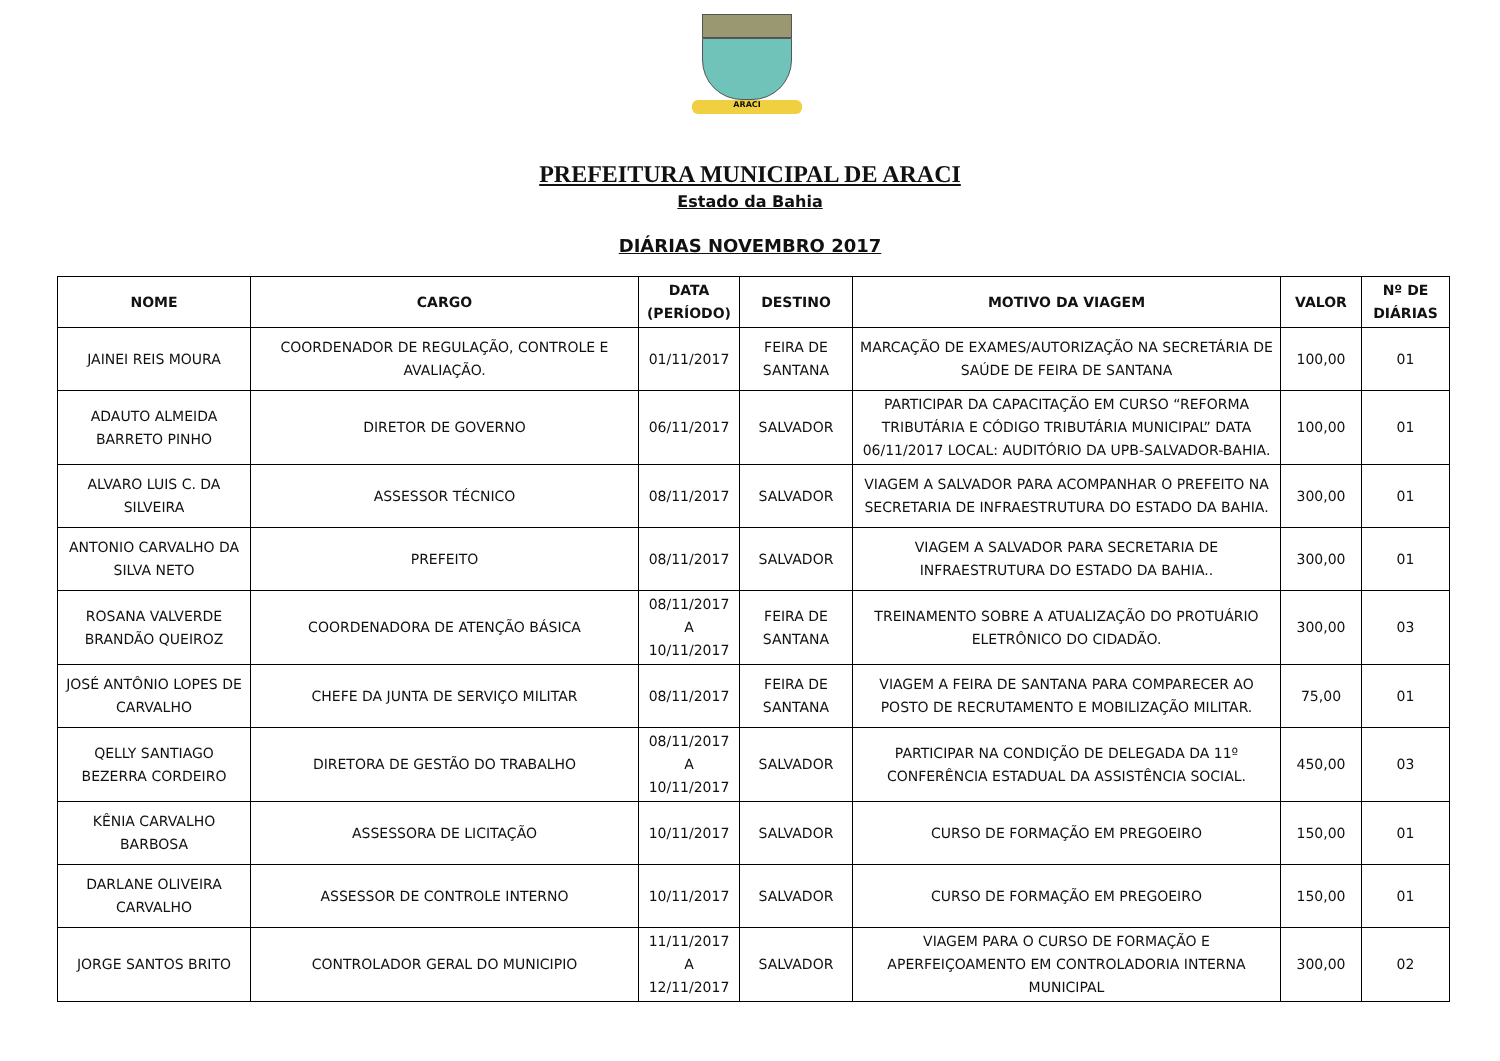ARACI
PREFEITURA MUNICIPAL DE ARACI
Estado da Bahia
DIÁRIAS NOVEMBRO 2017
| NOME | CARGO | DATA (PERÍODO) | DESTINO | MOTIVO DA VIAGEM | VALOR | Nº DE DIÁRIAS |
| --- | --- | --- | --- | --- | --- | --- |
| JAINEI REIS MOURA | COORDENADOR DE REGULAÇÃO, CONTROLE E AVALIAÇÃO. | 01/11/2017 | FEIRA DE SANTANA | MARCAÇÃO DE EXAMES/AUTORIZAÇÃO NA SECRETÁRIA DE SAÚDE DE FEIRA DE SANTANA | 100,00 | 01 |
| ADAUTO ALMEIDA BARRETO PINHO | DIRETOR DE GOVERNO | 06/11/2017 | SALVADOR | PARTICIPAR DA CAPACITAÇÃO EM CURSO “REFORMA TRIBUTÁRIA E CÓDIGO TRIBUTÁRIA MUNICIPAL” DATA 06/11/2017 LOCAL: AUDITÓRIO DA UPB-SALVADOR-BAHIA. | 100,00 | 01 |
| ALVARO LUIS C. DA SILVEIRA | ASSESSOR TÉCNICO | 08/11/2017 | SALVADOR | VIAGEM A SALVADOR PARA ACOMPANHAR O PREFEITO NA SECRETARIA DE INFRAESTRUTURA DO ESTADO DA BAHIA. | 300,00 | 01 |
| ANTONIO CARVALHO DA SILVA NETO | PREFEITO | 08/11/2017 | SALVADOR | VIAGEM A SALVADOR PARA SECRETARIA DE INFRAESTRUTURA DO ESTADO DA BAHIA.. | 300,00 | 01 |
| ROSANA VALVERDE BRANDÃO QUEIROZ | COORDENADORA DE ATENÇÃO BÁSICA | 08/11/2017 A 10/11/2017 | FEIRA DE SANTANA | TREINAMENTO SOBRE A ATUALIZAÇÃO DO PROTUÁRIO ELETRÔNICO DO CIDADÃO. | 300,00 | 03 |
| JOSÉ ANTÔNIO LOPES DE CARVALHO | CHEFE DA JUNTA DE SERVIÇO MILITAR | 08/11/2017 | FEIRA DE SANTANA | VIAGEM A FEIRA DE SANTANA PARA COMPARECER AO POSTO DE RECRUTAMENTO E MOBILIZAÇÃO MILITAR. | 75,00 | 01 |
| QELLY SANTIAGO BEZERRA CORDEIRO | DIRETORA DE GESTÃO DO TRABALHO | 08/11/2017 A 10/11/2017 | SALVADOR | PARTICIPAR NA CONDIÇÃO DE DELEGADA DA 11º CONFERÊNCIA ESTADUAL DA ASSISTÊNCIA SOCIAL. | 450,00 | 03 |
| KÊNIA CARVALHO BARBOSA | ASSESSORA DE LICITAÇÃO | 10/11/2017 | SALVADOR | CURSO DE FORMAÇÃO EM PREGOEIRO | 150,00 | 01 |
| DARLANE OLIVEIRA CARVALHO | ASSESSOR DE CONTROLE INTERNO | 10/11/2017 | SALVADOR | CURSO DE FORMAÇÃO EM PREGOEIRO | 150,00 | 01 |
| JORGE SANTOS BRITO | CONTROLADOR GERAL DO MUNICIPIO | 11/11/2017 A 12/11/2017 | SALVADOR | VIAGEM PARA O CURSO DE FORMAÇÃO E APERFEIÇOAMENTO EM CONTROLADORIA INTERNA MUNICIPAL | 300,00 | 02 |